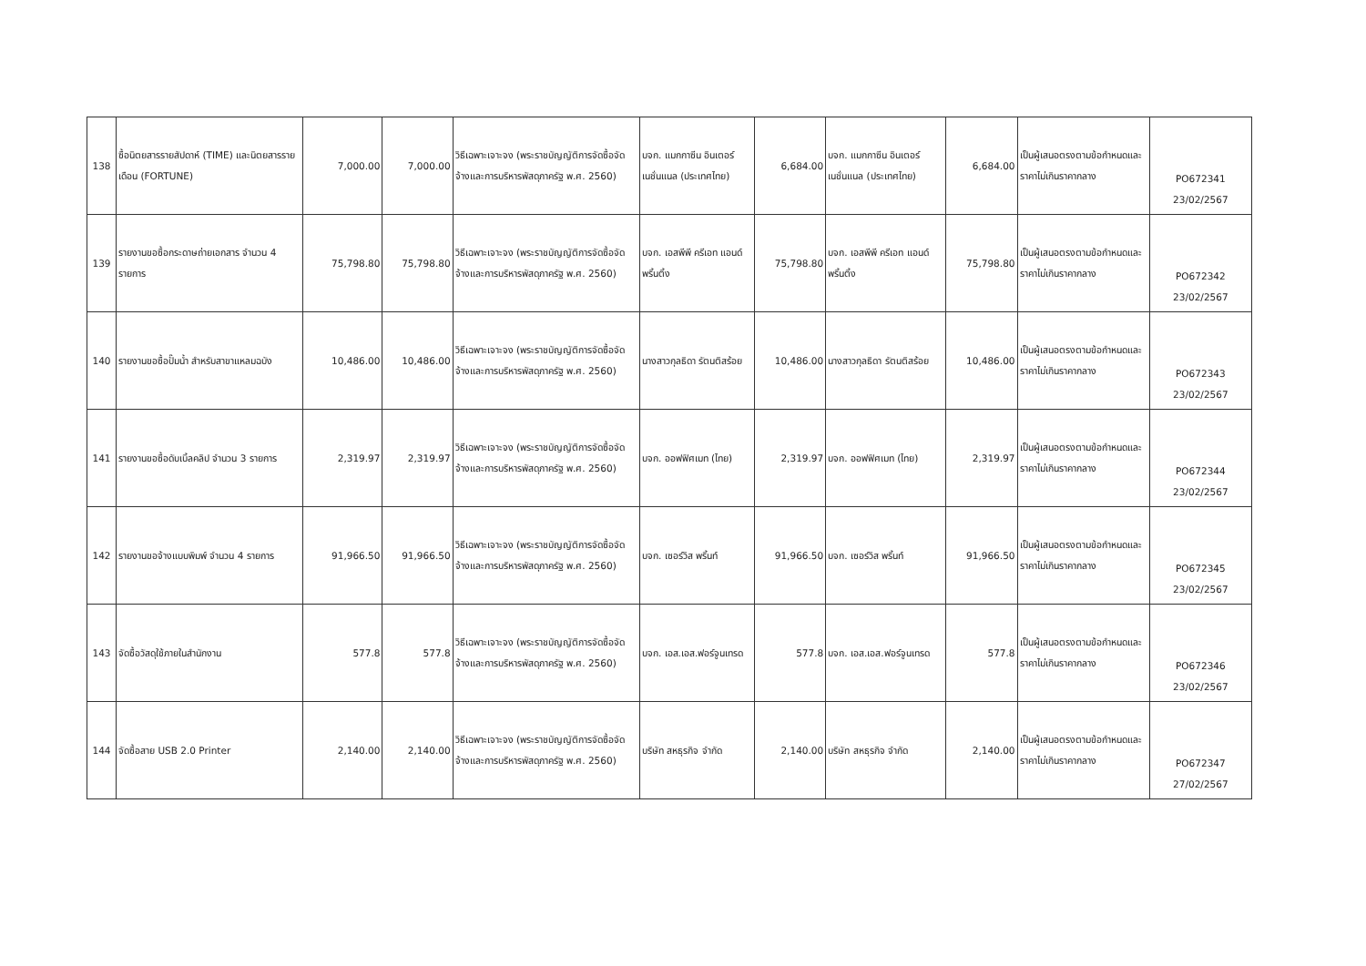| 138 | ซื้อนิตยสารรายสัปดาห์ (TIME) และนิตยสารรายเดือน (FORTUNE) | 7,000.00 | 7,000.00 | วิธีเฉพาะเจาะจง (พระราชบัญญัติการจัดซื้อจัดจ้างและการบริหารพัสดุภาครัฐ พ.ศ. 2560) | บจก. แมกกาซีน อินเตอร์เนชั่นแนล (ประเทศไทย) | 6,684.00 | บจก. แมกกาซีน อินเตอร์เนชั่นแนล (ประเทศไทย) | 6,684.00 | เป็นผู้เสนอตรงตามข้อกำหนดและราคาไม่เกินราคากลาง | PO672341 23/02/2567 |
| 139 | รายงานขอซื้อกระดาษถ่ายเอกสาร จำนวน 4 รายการ | 75,798.80 | 75,798.80 | วิธีเฉพาะเจาะจง (พระราชบัญญัติการจัดซื้อจัดจ้างและการบริหารพัสดุภาครัฐ พ.ศ. 2560) | บจก. เอสพีพี ครีเอท แอนด์ พริ้นติ้ง | 75,798.80 | บจก. เอสพีพี ครีเอท แอนด์ พริ้นติ้ง | 75,798.80 | เป็นผู้เสนอตรงตามข้อกำหนดและราคาไม่เกินราคากลาง | PO672342 23/02/2567 |
| 140 | รายงานขอซื้อปั๊มน้ำ สำหรับสาขาแหลมฉบัง | 10,486.00 | 10,486.00 | วิธีเฉพาะเจาะจง (พระราชบัญญัติการจัดซื้อจัดจ้างและการบริหารพัสดุภาครัฐ พ.ศ. 2560) | นางสาวกุลธิดา รัตนติสร้อย | 10,486.00 | นางสาวกุลธิดา รัตนติสร้อย | 10,486.00 | เป็นผู้เสนอตรงตามข้อกำหนดและราคาไม่เกินราคากลาง | PO672343 23/02/2567 |
| 141 | รายงานขอซื้อดับเบิ้ลคลิป จำนวน 3 รายการ | 2,319.97 | 2,319.97 | วิธีเฉพาะเจาะจง (พระราชบัญญัติการจัดซื้อจัดจ้างและการบริหารพัสดุภาครัฐ พ.ศ. 2560) | บจก. ออฟฟิศเมท (ไทย) | 2,319.97 | บจก. ออฟฟิศเมท (ไทย) | 2,319.97 | เป็นผู้เสนอตรงตามข้อกำหนดและราคาไม่เกินราคากลาง | PO672344 23/02/2567 |
| 142 | รายงานขอจ้างแบบพิมพ์ จำนวน 4 รายการ | 91,966.50 | 91,966.50 | วิธีเฉพาะเจาะจง (พระราชบัญญัติการจัดซื้อจัดจ้างและการบริหารพัสดุภาครัฐ พ.ศ. 2560) | บจก. เซอร์วิส พริ้นท์ | 91,966.50 | บจก. เซอร์วิส พริ้นท์ | 91,966.50 | เป็นผู้เสนอตรงตามข้อกำหนดและราคาไม่เกินราคากลาง | PO672345 23/02/2567 |
| 143 | จัดซื้อวัสดุใช้ภายในสำนักงาน | 577.8 | 577.8 | วิธีเฉพาะเจาะจง (พระราชบัญญัติการจัดซื้อจัดจ้างและการบริหารพัสดุภาครัฐ พ.ศ. 2560) | บจก. เอส.เอส.ฟอร์จูนเทรด | 577.8 | บจก. เอส.เอส.ฟอร์จูนเทรด | 577.8 | เป็นผู้เสนอตรงตามข้อกำหนดและราคาไม่เกินราคากลาง | PO672346 23/02/2567 |
| 144 | จัดซื้อสาย USB 2.0 Printer | 2,140.00 | 2,140.00 | วิธีเฉพาะเจาะจง (พระราชบัญญัติการจัดซื้อจัดจ้างและการบริหารพัสดุภาครัฐ พ.ศ. 2560) | บริษัท สหธุรกิจ จำกัด | 2,140.00 | บริษัท สหธุรกิจ จำกัด | 2,140.00 | เป็นผู้เสนอตรงตามข้อกำหนดและราคาไม่เกินราคากลาง | PO672347 27/02/2567 |